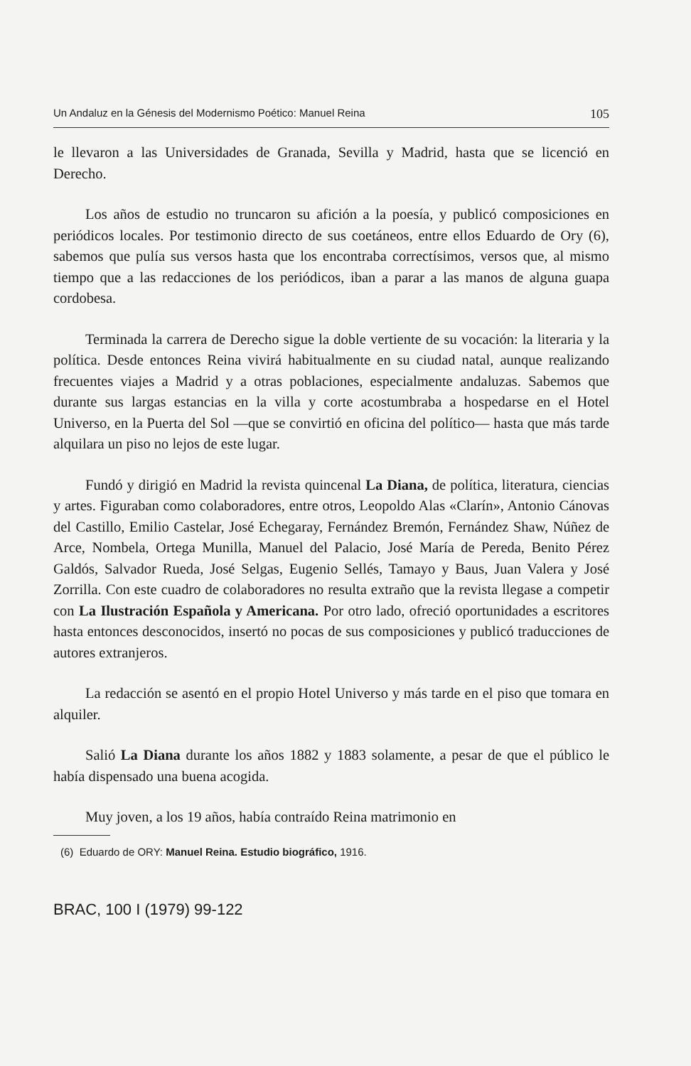Un Andaluz en la Génesis del Modernismo Poético: Manuel Reina 105
le llevaron a las Universidades de Granada, Sevilla y Madrid, hasta que se licenció en Derecho.
Los años de estudio no truncaron su afición a la poesía, y publicó composiciones en periódicos locales. Por testimonio directo de sus coetáneos, entre ellos Eduardo de Ory (6), sabemos que pulía sus versos hasta que los encontraba correctísimos, versos que, al mismo tiempo que a las redacciones de los periódicos, iban a parar a las manos de alguna guapa cordobesa.
Terminada la carrera de Derecho sigue la doble vertiente de su vocación: la literaria y la política. Desde entonces Reina vivirá habitualmente en su ciudad natal, aunque realizando frecuentes viajes a Madrid y a otras poblaciones, especialmente andaluzas. Sabemos que durante sus largas estancias en la villa y corte acostumbraba a hospedarse en el Hotel Universo, en la Puerta del Sol —que se convirtió en oficina del político— hasta que más tarde alquilara un piso no lejos de este lugar.
Fundó y dirigió en Madrid la revista quincenal La Diana, de política, literatura, ciencias y artes. Figuraban como colaboradores, entre otros, Leopoldo Alas «Clarín», Antonio Cánovas del Castillo, Emilio Castelar, José Echegaray, Fernández Bremón, Fernández Shaw, Núñez de Arce, Nombela, Ortega Munilla, Manuel del Palacio, José María de Pereda, Benito Pérez Galdós, Salvador Rueda, José Selgas, Eugenio Sellés, Tamayo y Baus, Juan Valera y José Zorrilla. Con este cuadro de colaboradores no resulta extraño que la revista llegase a competir con La Ilustración Española y Americana. Por otro lado, ofreció oportunidades a escritores hasta entonces desconocidos, insertó no pocas de sus composiciones y publicó traducciones de autores extranjeros.
La redacción se asentó en el propio Hotel Universo y más tarde en el piso que tomara en alquiler.
Salió La Diana durante los años 1882 y 1883 solamente, a pesar de que el público le había dispensado una buena acogida.
Muy joven, a los 19 años, había contraído Reina matrimonio en
(6) Eduardo de ORY: Manuel Reina. Estudio biográfico, 1916.
BRAC, 100 I (1979) 99-122